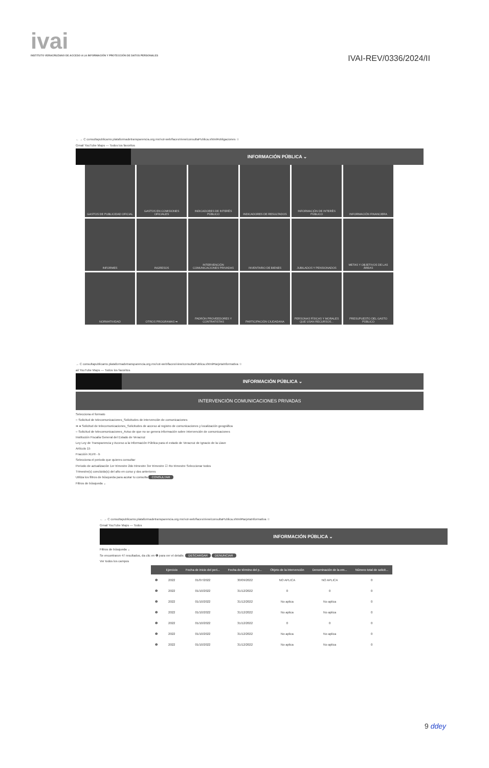ivai
INSTITUTO VERACRUZANO DE ACCESO A LA INFORMACIÓN Y PROTECCIÓN DE DATOS PERSONALES
IVAI-REV/0336/2024/II
← → C consultapublicamx.plataformadetransparencia.org.mx/vut-web/faces/view/consultaPublica.xhtml#obligaciones ☆
Gmail YouTube Maps — Todos los favoritos
INFORMACIÓN PÚBLICA ⌄
GASTOS DE PUBLICIDAD OFICIAL
GASTOS EN COMISIONES OFICIALES
INDICADORES DE INTERÉS PÚBLICO
INDICADORES DE RESULTADOS
INFORMACIÓN DE INTERÉS PÚBLICO
INFORMACIÓN FINANCIERA
INFORMES
INGRESOS
INTERVENCIÓN COMUNICACIONES PRIVADAS
INVENTARIO DE BIENES
JUBILADOS Y PENSIONADOS
METAS Y OBJETIVOS DE LAS ÁREAS
NORMATIVIDAD
OTROS PROGRAMAS ➡
PADRÓN PROVEEDORES Y CONTRATISTAS
PARTICIPACIÓN CIUDADANA
PERSONAS FÍSICAS Y MORALES QUE USAN RECURSOS...
PRESUPUESTO DEL GASTO PÚBLICO
→ C consultapublicamx.plataformadetransparencia.org.mx/vut-web/faces/view/consultaPublica.xhtml#tarjetaInformativa ☆
ail YouTube Maps — Todos los favoritos
INFORMACIÓN PÚBLICA ⌄
INTERVENCIÓN COMUNICACIONES PRIVADAS
Selecciona el formato
○ Solicitud de telecomunicaciones_Solicitudes de intervención de comunicaciones
➡ ● Solicitud de telecomunicaciones_Solicitudes de acceso al registro de comunicaciones y localización geográfica
○ Solicitud de telecomunicaciones_Aviso de que no se genera información sobre intervención de comunicaciones
Institución Fiscalía General del Estado de Veracruz
Ley Ley de Transparencia y Acceso a la Información Pública para el estado de Veracruz de Ignacio de la Llave
Artículo 15
Fracción XLVII - b
Selecciona el periodo que quieres consultar
Periodo de actualización 1er trimestre 2do trimestre 3er trimestre ☑ 4to trimestre Seleccionar todos
Trimestre(s) concluido(s) del año en curso y dos anteriores
Utiliza los filtros de búsqueda para acotar tu consulta CONSULTAR
Filtros de búsqueda ⌄
← → C consultapublicamx.plataformadetransparencia.org.mx/vut-web/faces/view/consultaPublica.xhtml#tarjetaInformativa ☆
Gmail YouTube Maps — Todos
INFORMACIÓN PÚBLICA ⌄
Filtros de búsqueda ⌄
Se encontraron 47 resultados, da clic en ❶ para ver el detalle. DESCARGAR DENUNCIAR
Ver todos los campos
| | Ejercicio | Fecha de inicio del peri... | Fecha de término del p... | Objeto de la intervención | Denominación de la em... | Número total de solicit... |
| --- | --- | --- | --- | --- | --- | --- |
| ❶ | 2022 | 01/07/2022 | 30/09/2022 | NO APLICA | NO APLICA | 0 |
| ❶ | 2022 | 01/10/2022 | 31/12/2022 | 0 | 0 | 0 |
| ❶ | 2022 | 01/10/2022 | 31/12/2022 | No aplica | No aplica | 0 |
| ❶ | 2022 | 01/10/2022 | 31/12/2022 | No aplica | No aplica | 0 |
| ❶ | 2022 | 01/10/2022 | 31/12/2022 | 0 | 0 | 0 |
| ❶ | 2022 | 01/10/2022 | 31/12/2022 | No aplica | No aplica | 0 |
| ❶ | 2022 | 01/10/2022 | 31/12/2022 | No aplica | No aplica | 0 |
9 ddey